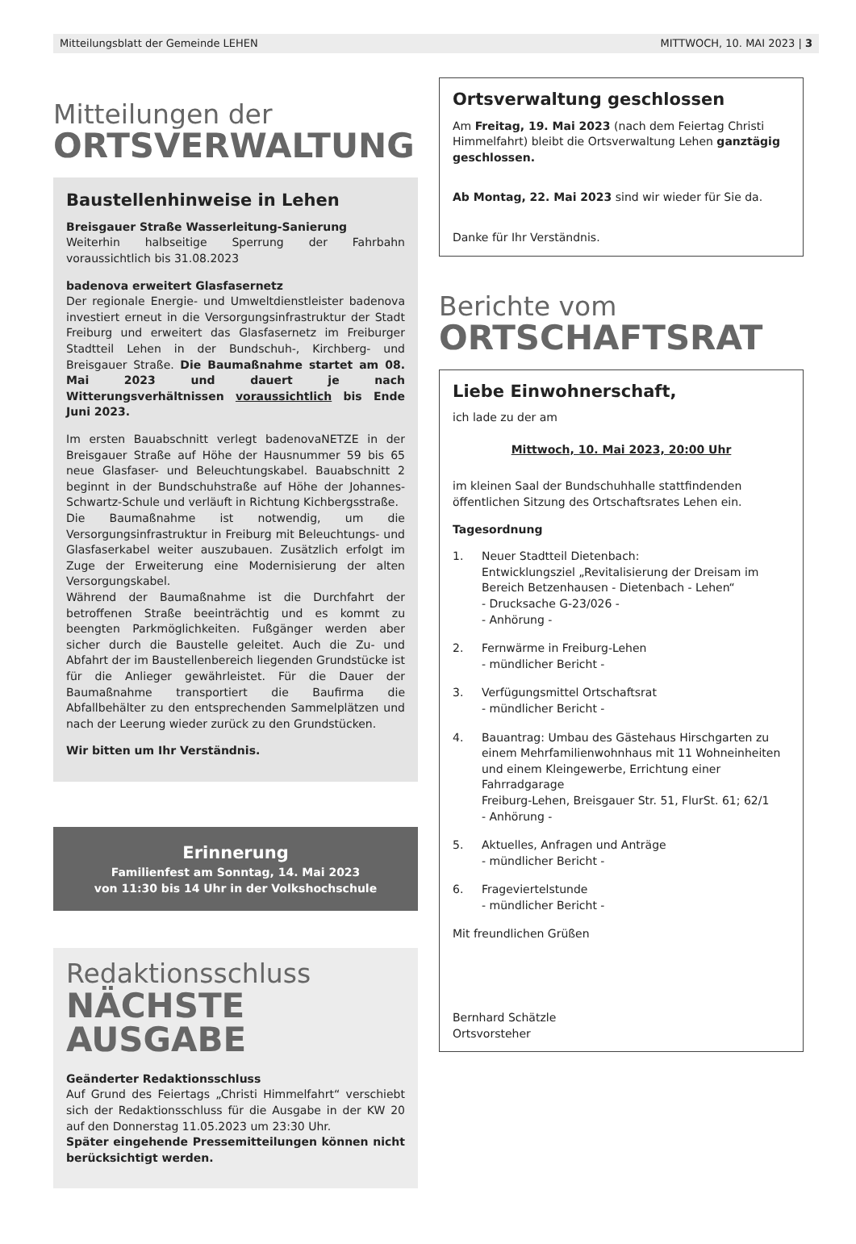Mitteilungsblatt der Gemeinde LEHEN MITTWOCH, 10. MAI 2023 | 3
Mitteilungen der
ORTSVERWALTUNG
Baustellenhinweise in Lehen
Breisgauer Straße Wasserleitung-Sanierung
Weiterhin halbseitige Sperrung der Fahrbahn voraussichtlich bis 31.08.2023
badenova erweitert Glasfasernetz
Der regionale Energie- und Umweltdienstleister badenova investiert erneut in die Versorgungsinfrastruktur der Stadt Freiburg und erweitert das Glasfasernetz im Freiburger Stadtteil Lehen in der Bundschuh-, Kirchberg- und Breisgauer Straße. Die Baumaßnahme startet am 08. Mai 2023 und dauert je nach Witterungsverhältnissen voraussichtlich bis Ende Juni 2023.
Im ersten Bauabschnitt verlegt badenovaNETZE in der Breisgauer Straße auf Höhe der Hausnummer 59 bis 65 neue Glasfaser- und Beleuchtungskabel. Bauabschnitt 2 beginnt in der Bundschuhstraße auf Höhe der Johannes-Schwartz-Schule und verläuft in Richtung Kichbergsstraße.
Die Baumaßnahme ist notwendig, um die Versorgungsinfrastruktur in Freiburg mit Beleuchtungs- und Glasfaserkabel weiter auszubauen. Zusätzlich erfolgt im Zuge der Erweiterung eine Modernisierung der alten Versorgungskabel.
Während der Baumaßnahme ist die Durchfahrt der betroffenen Straße beeinträchtig und es kommt zu beengten Parkmöglichkeiten. Fußgänger werden aber sicher durch die Baustelle geleitet. Auch die Zu- und Abfahrt der im Baustellenbereich liegenden Grundstücke ist für die Anlieger gewährleistet. Für die Dauer der Baumaßnahme transportiert die Baufirma die Abfallbehälter zu den entsprechenden Sammelplätzen und nach der Leerung wieder zurück zu den Grundstücken.
Wir bitten um Ihr Verständnis.
Erinnerung
Familienfest am Sonntag, 14. Mai 2023
von 11:30 bis 14 Uhr in der Volkshochschule
Redaktionsschluss
NÄCHSTE AUSGABE
Geänderter Redaktionsschluss
Auf Grund des Feiertags „Christi Himmelfahrt“ verschiebt sich der Redaktionsschluss für die Ausgabe in der KW 20 auf den Donnerstag 11.05.2023 um 23:30 Uhr.
Später eingehende Pressemitteilungen können nicht berücksichtigt werden.
Ortsverwaltung geschlossen
Am Freitag, 19. Mai 2023 (nach dem Feiertag Christi Himmelfahrt) bleibt die Ortsverwaltung Lehen ganztägig geschlossen.
Ab Montag, 22. Mai 2023 sind wir wieder für Sie da.
Danke für Ihr Verständnis.
Berichte vom
ORTSCHAFTSRAT
Liebe Einwohnerschaft,
ich lade zu der am
Mittwoch, 10. Mai 2023, 20:00 Uhr
im kleinen Saal der Bundschuhhalle stattfindenden öffentlichen Sitzung des Ortschaftsrates Lehen ein.
Tagesordnung
1. Neuer Stadtteil Dietenbach:
Entwicklungsziel „Revitalisierung der Dreisam im Bereich Betzenhausen - Dietenbach - Lehen“
- Drucksache G-23/026 -
- Anhörung -
2. Fernwärme in Freiburg-Lehen
- mündlicher Bericht -
3. Verfügungsmittel Ortschaftsrat
- mündlicher Bericht -
4. Bauantrag: Umbau des Gästehaus Hirschgarten zu einem Mehrfamilienwohnhaus mit 11 Wohneinheiten und einem Kleingewerbe, Errichtung einer Fahrradgarage
Freiburg-Lehen, Breisgauer Str. 51, FlurSt. 61; 62/1
- Anhörung -
5. Aktuelles, Anfragen und Anträge
- mündlicher Bericht -
6. Frageviertelstunde
- mündlicher Bericht -
Mit freundlichen Grüßen
Bernhard Schätzle
Ortsvorsteher